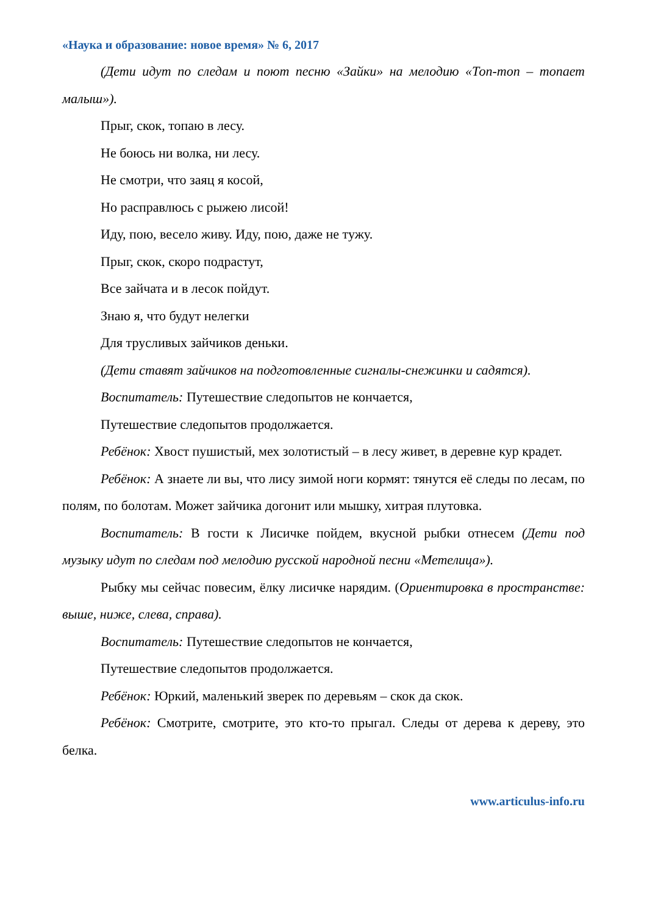«Наука и образование: новое время» № 6, 2017
(Дети идут по следам и поют песню «Зайки» на мелодию «Топ-топ – топает малыш»).
Прыг, скок, топаю в лесу.
Не боюсь ни волка, ни лесу.
Не смотри, что заяц я косой,
Но расправлюсь с рыжею лисой!
Иду, пою, весело живу. Иду, пою, даже не тужу.
Прыг, скок, скоро подрастут,
Все зайчата и в лесок пойдут.
Знаю я, что будут нелегки
Для трусливых зайчиков деньки.
(Дети ставят зайчиков на подготовленные сигналы-снежинки и садятся).
Воспитатель: Путешествие следопытов не кончается,
Путешествие следопытов продолжается.
Ребёнок: Хвост пушистый, мех золотистый – в лесу живет, в деревне кур крадет.
Ребёнок: А знаете ли вы, что лису зимой ноги кормят: тянутся её следы по лесам, по полям, по болотам. Может зайчика догонит или мышку, хитрая плутовка.
Воспитатель: В гости к Лисичке пойдем, вкусной рыбки отнесем (Дети под музыку идут по следам под мелодию русской народной песни «Метелица»).
Рыбку мы сейчас повесим, ёлку лисичке нарядим. (Ориентировка в пространстве: выше, ниже, слева, справа).
Воспитатель: Путешествие следопытов не кончается,
Путешествие следопытов продолжается.
Ребёнок: Юркий, маленький зверек по деревьям – скок да скок.
Ребёнок: Смотрите, смотрите, это кто-то прыгал. Следы от дерева к дереву, это белка.
www.articulus-info.ru